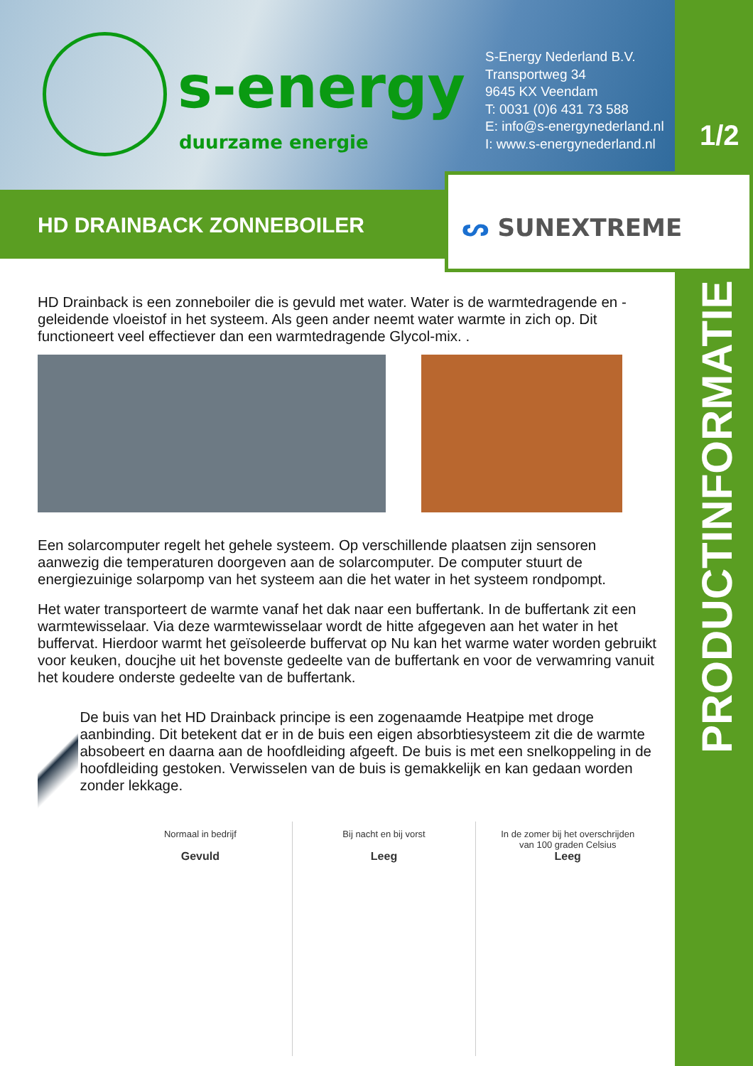s-energy
duurzame energie
S-Energy Nederland B.V.
Transportweg 34
9645 KX Veendam
T: 0031 (0)6 431 73 588
E: info@s-energynederland.nl
I: www.s-energynederland.nl
1/2
HD DRAINBACK ZONNEBOILER ᔕ SUNEXTREME
PRODUCTINFORMATIE
HD Drainback is een zonneboiler die is gevuld met water. Water is de warmtedragende en -geleidende vloeistof in het systeem. Als geen ander neemt water warmte in zich op. Dit functioneert veel effectiever dan een warmtedragende Glycol-mix. .
Een solarcomputer regelt het gehele systeem. Op verschillende plaatsen zijn sensoren aanwezig die temperaturen doorgeven aan de solarcomputer. De computer stuurt de energiezuinige solarpomp van het systeem aan die het water in het systeem rondpompt.
Het water transporteert de warmte vanaf het dak naar een buffertank. In de buffertank zit een warmtewisselaar. Via deze warmtewisselaar wordt de hitte afgegeven aan het water in het buffervat. Hierdoor warmt het geïsoleerde buffervat op Nu kan het warme water worden gebruikt voor keuken, doucjhe uit het bovenste gedeelte van de buffertank en voor de verwamring vanuit het koudere onderste gedeelte van de buffertank.
De buis van het HD Drainback principe is een zogenaamde Heatpipe met droge aanbinding. Dit betekent dat er in de buis een eigen absorbtiesysteem zit die de warmte absobeert en daarna aan de hoofdleiding afgeeft. De buis is met een snelkoppeling in de hoofdleiding gestoken. Verwisselen van de buis is gemakkelijk en kan gedaan worden zonder lekkage.
Normaal in bedrijf
Gevuld
Bij nacht en bij vorst
Leeg
In de zomer bij het overschrijden
van 100 graden Celsius
Leeg